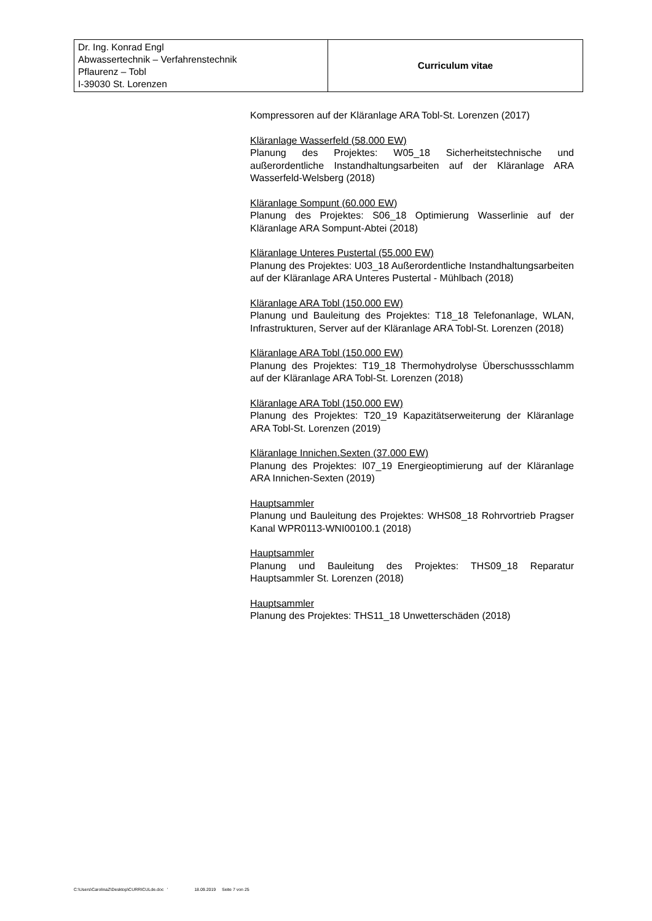| Dr. Ing. Konrad Engl Abwassertechnik – Verfahrenstechnik Pflaurenz – Tobl I-39030 St. Lorenzen | Curriculum vitae |
Kompressoren auf der Kläranlage ARA Tobl-St. Lorenzen (2017)
Kläranlage Wasserfeld (58.000 EW)
Planung des Projektes: W05_18 Sicherheitstechnische und außerordentliche Instandhaltungsarbeiten auf der Kläranlage ARA Wasserfeld-Welsberg (2018)
Kläranlage Sompunt (60.000 EW)
Planung des Projektes: S06_18 Optimierung Wasserlinie auf der Kläranlage ARA Sompunt-Abtei (2018)
Kläranlage Unteres Pustertal (55.000 EW)
Planung des Projektes: U03_18 Außerordentliche Instandhaltungsarbeiten auf der Kläranlage ARA Unteres Pustertal - Mühlbach (2018)
Kläranlage ARA Tobl (150.000 EW)
Planung und Bauleitung des Projektes: T18_18 Telefonanlage, WLAN, Infrastrukturen, Server auf der Kläranlage ARA Tobl-St. Lorenzen (2018)
Kläranlage ARA Tobl (150.000 EW)
Planung des Projektes: T19_18 Thermohydrolyse Überschussschlamm auf der Kläranlage ARA Tobl-St. Lorenzen (2018)
Kläranlage ARA Tobl (150.000 EW)
Planung des Projektes: T20_19 Kapazitätserweiterung der Kläranlage ARA Tobl-St. Lorenzen (2019)
Kläranlage Innichen.Sexten (37.000 EW)
Planung des Projektes: I07_19 Energieoptimierung auf der Kläranlage ARA Innichen-Sexten (2019)
Hauptsammler
Planung und Bauleitung des Projektes: WHS08_18 Rohrvortrieb Pragser Kanal WPR0113-WNI00100.1 (2018)
Hauptsammler
Planung und Bauleitung des Projektes: THS09_18 Reparatur Hauptsammler St. Lorenzen (2018)
Hauptsammler
Planung des Projektes: THS11_18 Unwetterschäden (2018)
C:\Users\CarolinaZ\Desktop\CURRICULde.doc ' 18.09.2019 Seite 7 von 25